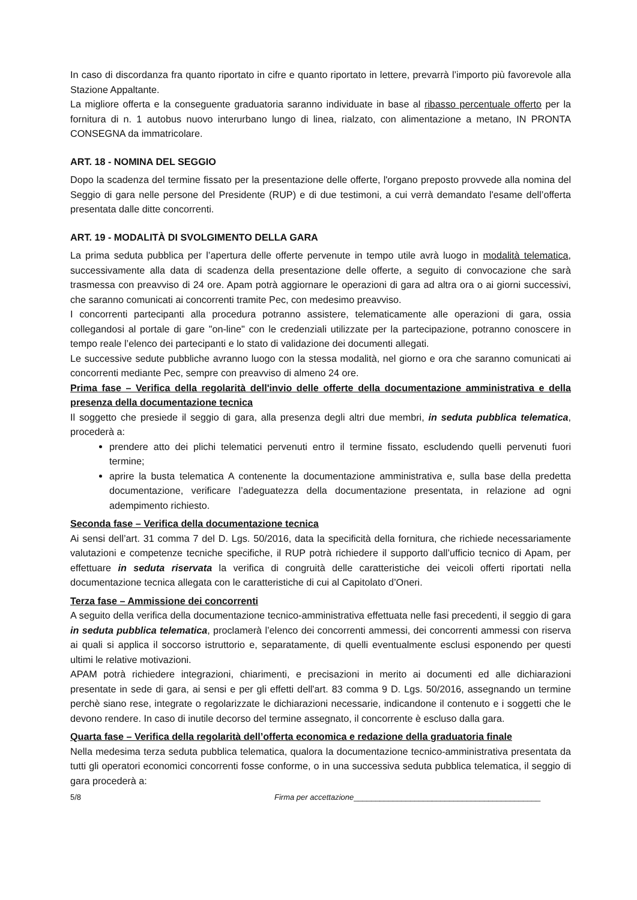In caso di discordanza fra quanto riportato in cifre e quanto riportato in lettere, prevarrà l’importo più favorevole alla Stazione Appaltante.
La migliore offerta e la conseguente graduatoria saranno individuate in base al ribasso percentuale offerto per la fornitura di n. 1 autobus nuovo interurbano lungo di linea, rialzato, con alimentazione a metano, IN PRONTA CONSEGNA da immatricolare.
ART. 18 - NOMINA DEL SEGGIO
Dopo la scadenza del termine fissato per la presentazione delle offerte, l'organo preposto provvede alla nomina del Seggio di gara nelle persone del Presidente (RUP) e di due testimoni, a cui verrà demandato l'esame dell’offerta presentata dalle ditte concorrenti.
ART. 19 - MODALITÀ DI SVOLGIMENTO DELLA GARA
La prima seduta pubblica per l’apertura delle offerte pervenute in tempo utile avrà luogo in modalità telematica, successivamente alla data di scadenza della presentazione delle offerte, a seguito di convocazione che sarà trasmessa con preavviso di 24 ore. Apam potrà aggiornare le operazioni di gara ad altra ora o ai giorni successivi, che saranno comunicati ai concorrenti tramite Pec, con medesimo preavviso.
I concorrenti partecipanti alla procedura potranno assistere, telematicamente alle operazioni di gara, ossia collegandosi al portale di gare "on-line" con le credenziali utilizzate per la partecipazione, potranno conoscere in tempo reale l’elenco dei partecipanti e lo stato di validazione dei documenti allegati.
Le successive sedute pubbliche avranno luogo con la stessa modalità, nel giorno e ora che saranno comunicati ai concorrenti mediante Pec, sempre con preavviso di almeno 24 ore.
Prima fase – Verifica della regolarità dell'invio delle offerte della documentazione amministrativa e della presenza della documentazione tecnica
Il soggetto che presiede il seggio di gara, alla presenza degli altri due membri, in seduta pubblica telematica, procederà a:
prendere atto dei plichi telematici pervenuti entro il termine fissato, escludendo quelli pervenuti fuori termine;
aprire la busta telematica A contenente la documentazione amministrativa e, sulla base della predetta documentazione, verificare l’adeguatezza della documentazione presentata, in relazione ad ogni adempimento richiesto.
Seconda fase – Verifica della documentazione tecnica
Ai sensi dell’art. 31 comma 7 del D. Lgs. 50/2016, data la specificità della fornitura, che richiede necessariamente valutazioni e competenze tecniche specifiche, il RUP potrà richiedere il supporto dall’ufficio tecnico di Apam, per effettuare in seduta riservata la verifica di congruità delle caratteristiche dei veicoli offerti riportati nella documentazione tecnica allegata con le caratteristiche di cui al Capitolato d’Oneri.
Terza fase – Ammissione dei concorrenti
A seguito della verifica della documentazione tecnico-amministrativa effettuata nelle fasi precedenti, il seggio di gara in seduta pubblica telematica, proclamerà l’elenco dei concorrenti ammessi, dei concorrenti ammessi con riserva ai quali si applica il soccorso istruttorio e, separatamente, di quelli eventualmente esclusi esponendo per questi ultimi le relative motivazioni.
APAM potrà richiedere integrazioni, chiarimenti, e precisazioni in merito ai documenti ed alle dichiarazioni presentate in sede di gara, ai sensi e per gli effetti dell'art. 83 comma 9 D. Lgs. 50/2016, assegnando un termine perchè siano rese, integrate o regolarizzate le dichiarazioni necessarie, indicandone il contenuto e i soggetti che le devono rendere. In caso di inutile decorso del termine assegnato, il concorrente è escluso dalla gara.
Quarta fase – Verifica della regolarità dell’offerta economica e redazione della graduatoria finale
Nella medesima terza seduta pubblica telematica, qualora la documentazione tecnico-amministrativa presentata da tutti gli operatori economici concorrenti fosse conforme, o in una successiva seduta pubblica telematica, il seggio di gara procederà a:
5/8 Firma per accettazione___________________________________________